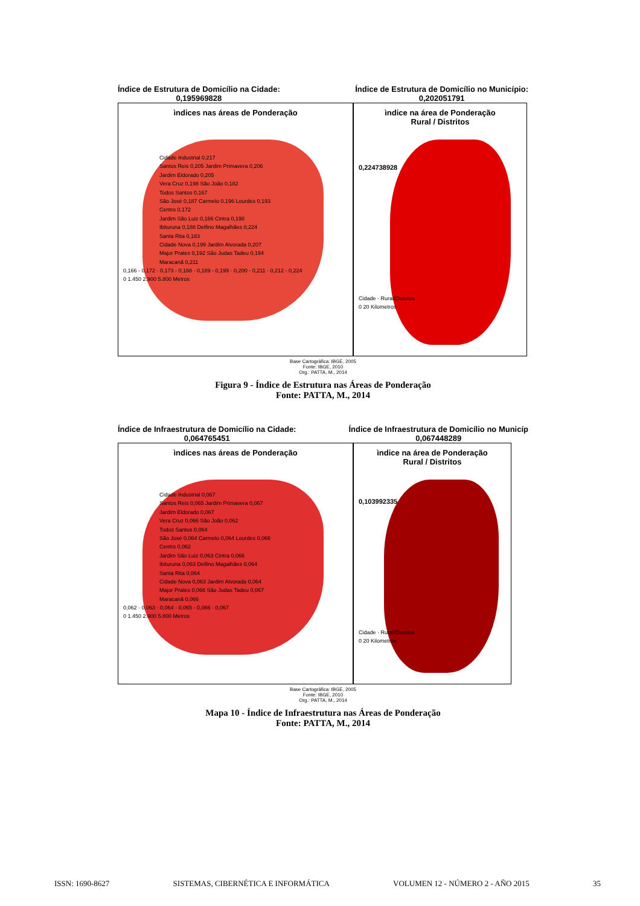Índice de Estrutura de Domicílio na Cidade:
0,195969828
Índice de Estrutura de Domicílio no Município:
0,202051791
ìndices nas áreas de Ponderação
Cidade Industrial 0,217
Santos Reis 0,205 Jardim Primavera 0,206
Jardim Eldorado 0,205
Vera Cruz 0,198 São João 0,182
Todos Santos 0,167
São José 0,187 Carmelo 0,196 Lourdes 0,193
Centro 0,172
Jardim São Luiz 0,166 Cintra 0,198
Ibituruna 0,188 Delfino Magalhães 0,224
Santa Rita 0,183
Cidade Nova 0,199 Jardim Alvorada 0,207
Major Prates 0,192 São Judas Tadeu 0,194
Maracanã 0,211
0,166 - 0,172 · 0,173 - 0,188 · 0,189 - 0,199 · 0,200 - 0,211 · 0,212 - 0,224
0 1.450 2.900 5.800 Metros
ìndice na área de Ponderação
Rural / Distritos
0,224738928
Cidade · Rural/Distritos
0 20 Kilometros
Base Cartográfica: IBGE, 2005
Fonte: IBGE, 2010
Org.: PATTA, M., 2014
Figura 9 - Índice de Estrutura nas Áreas de Ponderação
Fonte: PATTA, M., 2014
Índice de Infraestrutura de Domicílio na Cidade:
0,064765451
Índice de Infraestrutura de Domicílio no Municíp
0,067448289
ìndices nas áreas de Ponderação
Cidade Industrial 0,067
Santos Reis 0,065 Jardim Primavera 0,067
Jardim Eldorado 0,067
Vera Cruz 0,066 São João 0,062
Todos Santos 0,064
São José 0,064 Carmelo 0,064 Lourdes 0,066
Centro 0,062
Jardim São Luiz 0,063 Cintra 0,066
Ibituruna 0,063 Delfino Magalhães 0,064
Santa Rita 0,064
Cidade Nova 0,063 Jardim Alvorada 0,064
Major Prates 0,066 São Judas Tadeu 0,067
Maracanã 0,066
0,062 · 0,063 · 0,064 · 0,065 - 0,066 · 0,067
0 1.450 2.900 5.800 Metros
ìndice na área de Ponderação
Rural / Distritos
0,103992335
Cidade · Rural/Distritos
0 20 Kilometros
Base Cartográfica: IBGE, 2005
Fonte: IBGE, 2010
Org.: PATTA, M., 2014
Mapa 10 - Índice de Infraestrutura nas Áreas de Ponderação
Fonte: PATTA, M., 2014
ISSN: 1690-8627 SISTEMAS, CIBERNÉTICA E INFORMÁTICA VOLUMEN 12 - NÚMERO 2 - AÑO 2015 35